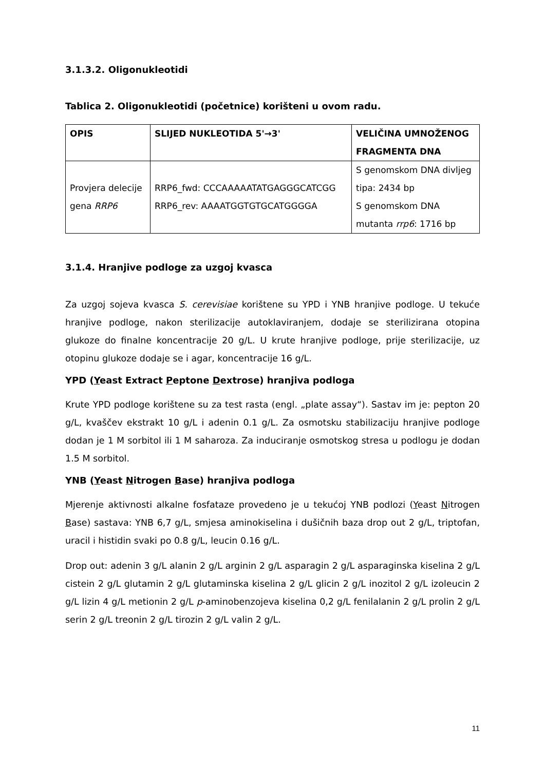3.1.3.2. Oligonukleotidi
Tablica 2. Oligonukleotidi (početnice) korišteni u ovom radu.
| OPIS | SLIJED NUKLEOTIDA 5'→3' | VELIČINA UMNOŽENOG FRAGMENTA DNA |
| --- | --- | --- |
| Provjera delecije gena RRP6 | RRP6_fwd: CCCAAAAATATGAGGGCATCGG RRP6_rev: AAAATGGTGTGCATGGGGA | S genomskom DNA divljeg tipa: 2434 bp S genomskom DNA mutanta rrp6 : 1716 bp |
3.1.4. Hranjive podloge za uzgoj kvasca
Za uzgoj sojeva kvasca S. cerevisiae korištene su YPD i YNB hranjive podloge. U tekuće hranjive podloge, nakon sterilizacije autoklaviranjem, dodaje se sterilizirana otopina glukoze do finalne koncentracije 20 g/L. U krute hranjive podloge, prije sterilizacije, uz otopinu glukoze dodaje se i agar, koncentracije 16 g/L.
YPD (Yeast Extract Peptone Dextrose) hranjiva podloga
Krute YPD podloge korištene su za test rasta (engl. „plate assay“). Sastav im je: pepton 20 g/L, kvaščev ekstrakt 10 g/L i adenin 0.1 g/L. Za osmotsku stabilizaciju hranjive podloge dodan je 1 M sorbitol ili 1 M saharoza. Za induciranje osmotskog stresa u podlogu je dodan 1.5 M sorbitol.
YNB (Yeast Nitrogen Base) hranjiva podloga
Mjerenje aktivnosti alkalne fosfataze provedeno je u tekućoj YNB podlozi (Yeast Nitrogen Base) sastava: YNB 6,7 g/L, smjesa aminokiselina i dušičnih baza drop out 2 g/L, triptofan, uracil i histidin svaki po 0.8 g/L, leucin 0.16 g/L.
Drop out: adenin 3 g/L alanin 2 g/L arginin 2 g/L asparagin 2 g/L asparaginska kiselina 2 g/L cistein 2 g/L glutamin 2 g/L glutaminska kiselina 2 g/L glicin 2 g/L inozitol 2 g/L izoleucin 2 g/L lizin 4 g/L metionin 2 g/L p-aminobenzojeva kiselina 0,2 g/L fenilalanin 2 g/L prolin 2 g/L serin 2 g/L treonin 2 g/L tirozin 2 g/L valin 2 g/L.
11